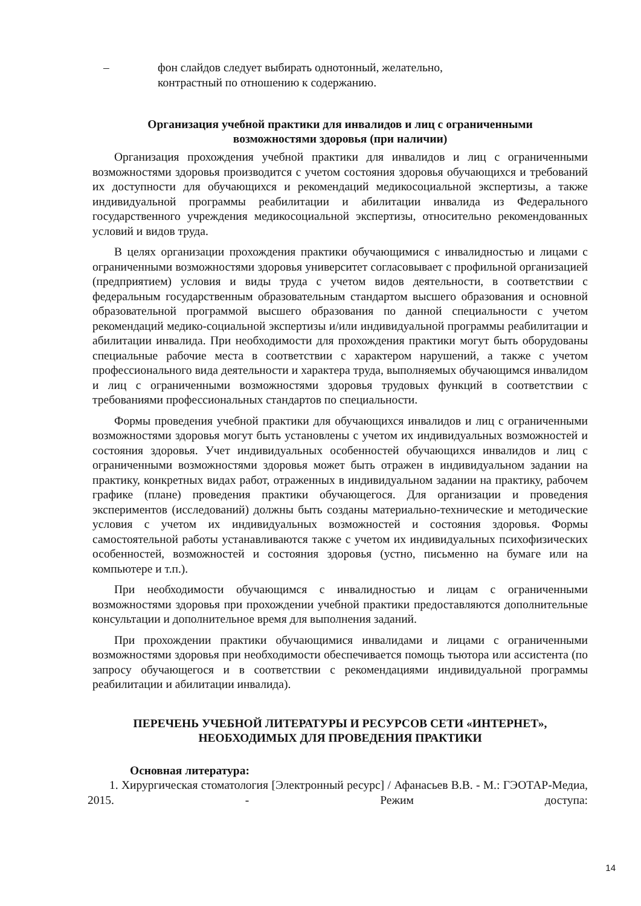– фон слайдов следует выбирать однотонный, желательно,
контрастный по отношению к содержанию.
Организация учебной практики для инвалидов и лиц с ограниченными
возможностями здоровья (при наличии)
Организация прохождения учебной практики для инвалидов и лиц с ограниченными возможностями здоровья производится с учетом состояния здоровья обучающихся и требований их доступности для обучающихся и рекомендаций медикосоциальной экспертизы, а также индивидуальной программы реабилитации и абилитации инвалида из Федерального государственного учреждения медикосоциальной экспертизы, относительно рекомендованных условий и видов труда.
В целях организации прохождения практики обучающимися с инвалидностью и лицами с ограниченными возможностями здоровья университет согласовывает с профильной организацией (предприятием) условия и виды труда с учетом видов деятельности, в соответствии с федеральным государственным образовательным стандартом высшего образования и основной образовательной программой высшего образования по данной специальности с учетом рекомендаций медико-социальной экспертизы и/или индивидуальной программы реабилитации и абилитации инвалида. При необходимости для прохождения практики могут быть оборудованы специальные рабочие места в соответствии с характером нарушений, а также с учетом профессионального вида деятельности и характера труда, выполняемых обучающимся инвалидом и лиц с ограниченными возможностями здоровья трудовых функций в соответствии с требованиями профессиональных стандартов по специальности.
Формы проведения учебной практики для обучающихся инвалидов и лиц с ограниченными возможностями здоровья могут быть установлены с учетом их индивидуальных возможностей и состояния здоровья. Учет индивидуальных особенностей обучающихся инвалидов и лиц с ограниченными возможностями здоровья может быть отражен в индивидуальном задании на практику, конкретных видах работ, отраженных в индивидуальном задании на практику, рабочем графике (плане) проведения практики обучающегося. Для организации и проведения экспериментов (исследований) должны быть созданы материально-технические и методические условия с учетом их индивидуальных возможностей и состояния здоровья. Формы самостоятельной работы устанавливаются также с учетом их индивидуальных психофизических особенностей, возможностей и состояния здоровья (устно, письменно на бумаге или на компьютере и т.п.).
При необходимости обучающимся с инвалидностью и лицам с ограниченными возможностями здоровья при прохождении учебной практики предоставляются дополнительные консультации и дополнительное время для выполнения заданий.
При прохождении практики обучающимися инвалидами и лицами с ограниченными возможностями здоровья при необходимости обеспечивается помощь тьютора или ассистента (по запросу обучающегося и в соответствии с рекомендациями индивидуальной программы реабилитации и абилитации инвалида).
ПЕРЕЧЕНЬ УЧЕБНОЙ ЛИТЕРАТУРЫ И РЕСУРСОВ СЕТИ «ИНТЕРНЕТ»,
НЕОБХОДИМЫХ ДЛЯ ПРОВЕДЕНИЯ ПРАКТИКИ
Основная литература:
1. Хирургическая стоматология [Электронный ресурс] / Афанасьев В.В. - М.: ГЭОТАР-Медиа, 2015. - Режим доступа:
14